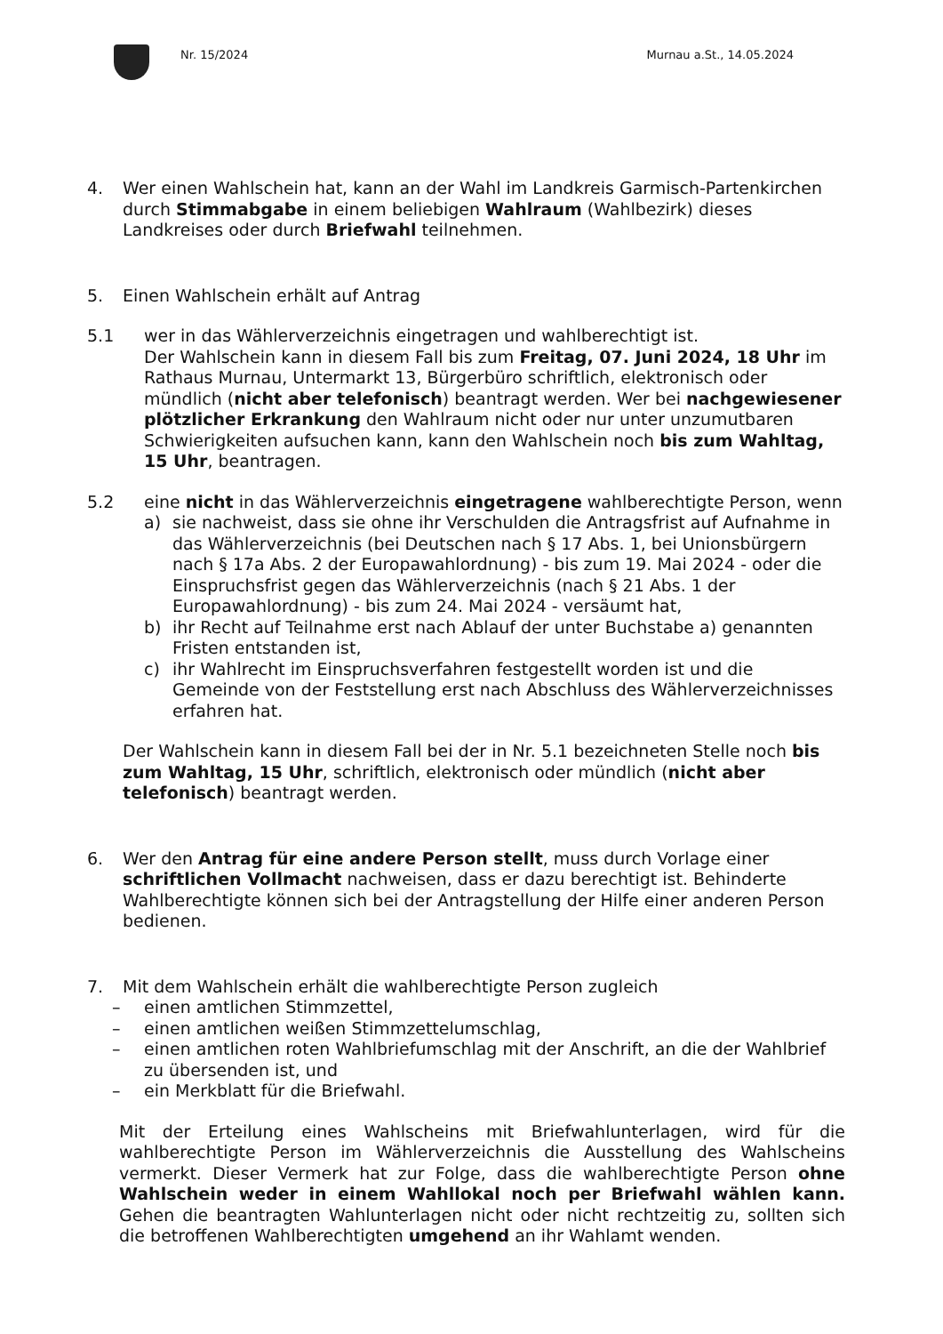Nr. 15/2024 Murnau a.St., 14.05.2024
4. Wer einen Wahlschein hat, kann an der Wahl im Landkreis Garmisch-Partenkirchen durch Stimmabgabe in einem beliebigen Wahlraum (Wahlbezirk) dieses Landkreises oder durch Briefwahl teilnehmen.
5. Einen Wahlschein erhält auf Antrag
5.1 wer in das Wählerverzeichnis eingetragen und wahlberechtigt ist.
Der Wahlschein kann in diesem Fall bis zum Freitag, 07. Juni 2024, 18 Uhr im Rathaus Murnau, Untermarkt 13, Bürgerbüro schriftlich, elektronisch oder mündlich (nicht aber telefonisch) beantragt werden. Wer bei nachgewiesener plötzlicher Erkrankung den Wahlraum nicht oder nur unter unzumutbaren Schwierigkeiten aufsuchen kann, kann den Wahlschein noch bis zum Wahltag, 15 Uhr, beantragen.
5.2 eine nicht in das Wählerverzeichnis eingetragene wahlberechtigte Person, wenn
a) sie nachweist, dass sie ohne ihr Verschulden die Antragsfrist auf Aufnahme in das Wählerverzeichnis (bei Deutschen nach § 17 Abs. 1, bei Unionsbürgern nach § 17a Abs. 2 der Europawahlordnung) - bis zum 19. Mai 2024 - oder die Einspruchsfrist gegen das Wählerverzeichnis (nach § 21 Abs. 1 der Europawahlordnung) - bis zum 24. Mai 2024 - versäumt hat,
b) ihr Recht auf Teilnahme erst nach Ablauf der unter Buchstabe a) genannten Fristen entstanden ist,
c) ihr Wahlrecht im Einspruchsverfahren festgestellt worden ist und die Gemeinde von der Feststellung erst nach Abschluss des Wählerverzeichnisses erfahren hat.
Der Wahlschein kann in diesem Fall bei der in Nr. 5.1 bezeichneten Stelle noch bis zum Wahltag, 15 Uhr, schriftlich, elektronisch oder mündlich (nicht aber telefonisch) beantragt werden.
6. Wer den Antrag für eine andere Person stellt, muss durch Vorlage einer schriftlichen Vollmacht nachweisen, dass er dazu berechtigt ist. Behinderte Wahlberechtigte können sich bei der Antragstellung der Hilfe einer anderen Person bedienen.
7. Mit dem Wahlschein erhält die wahlberechtigte Person zugleich
– einen amtlichen Stimmzettel,
– einen amtlichen weißen Stimmzettelumschlag,
– einen amtlichen roten Wahlbriefumschlag mit der Anschrift, an die der Wahlbrief zu übersenden ist, und
– ein Merkblatt für die Briefwahl.
Mit der Erteilung eines Wahlscheins mit Briefwahlunterlagen, wird für die wahlberechtigte Person im Wählerverzeichnis die Ausstellung des Wahlscheins vermerkt. Dieser Vermerk hat zur Folge, dass die wahlberechtigte Person ohne Wahlschein weder in einem Wahllokal noch per Briefwahl wählen kann. Gehen die beantragten Wahlunterlagen nicht oder nicht rechtzeitig zu, sollten sich die betroffenen Wahlberechtigten umgehend an ihr Wahlamt wenden.